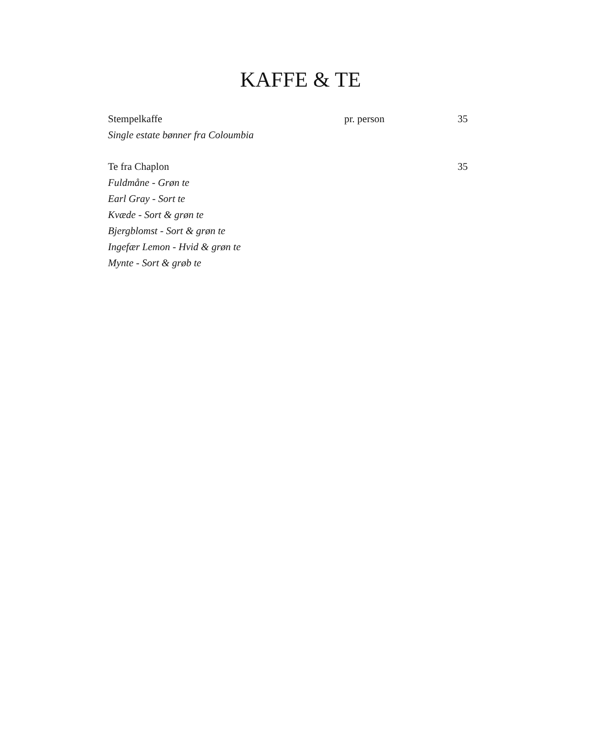KAFFE & TE
Stempelkaffe pr. person 35
Single estate bønner fra Coloumbia
Te fra Chaplon 35
Fuldmåne - Grøn te
Earl Gray - Sort te
Kvæde - Sort & grøn te
Bjergblomst - Sort & grøn te
Ingefær Lemon - Hvid & grøn te
Mynte - Sort & grøb te